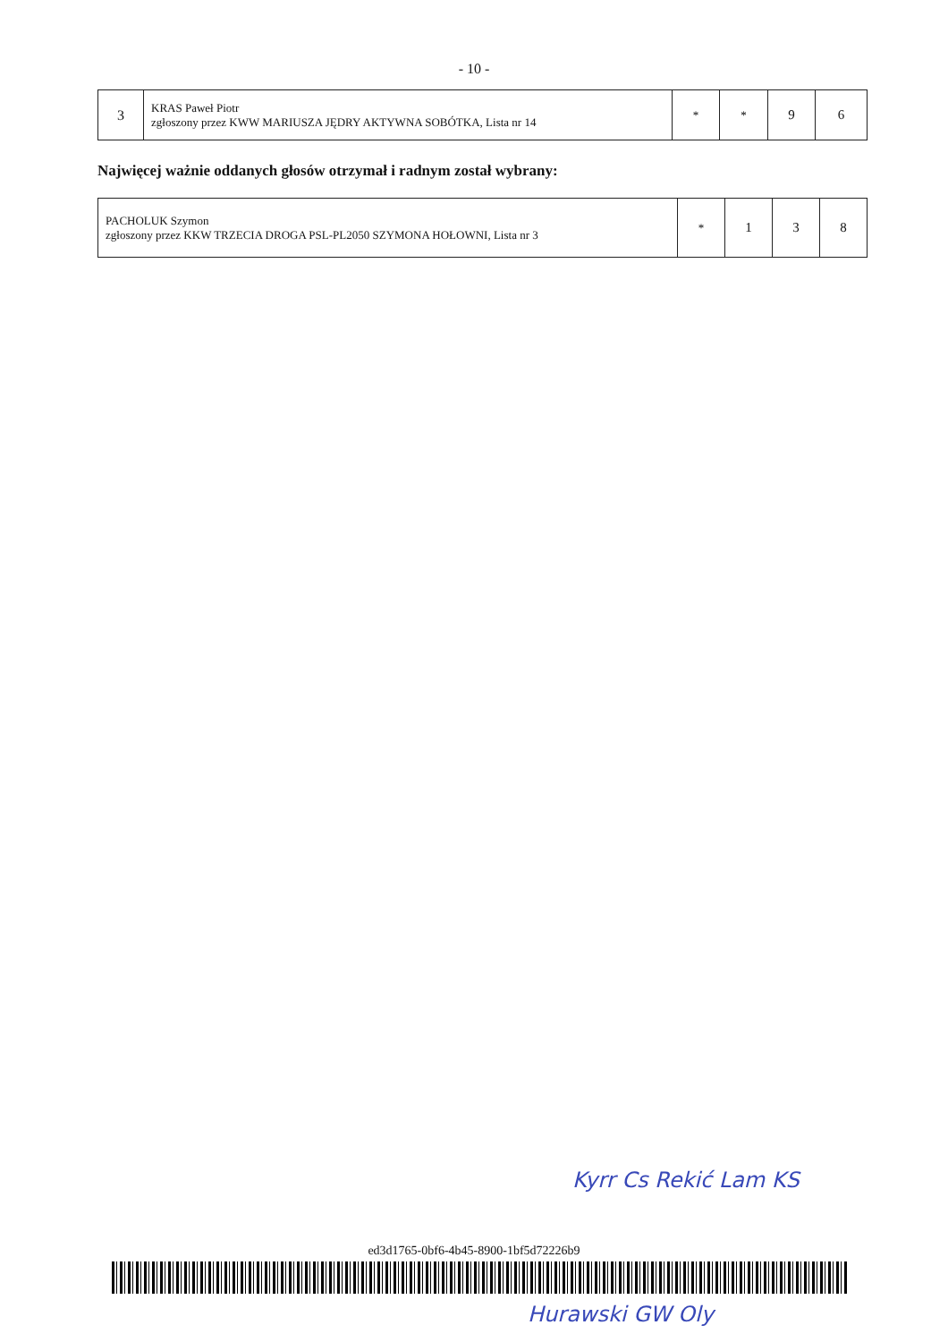- 10 -
| 3 | KRAS Paweł Piotr zgłoszony przez KWW MARIUSZA JĘDRY AKTYWNA SOBÓTKA, Lista nr 14 | * | * | 9 | 6 |
Najwięcej ważnie oddanych głosów otrzymał i radnym został wybrany:
| PACHOLUK Szymon zgłoszony przez KKW TRZECIA DROGA PSL-PL2050 SZYMONA HOŁOWNI, Lista nr 3 | * | 1 | 3 | 8 |
Kyrr Cs Rekić Lam KS
ed3d1765-0bf6-4b45-8900-1bf5d72226b9
Hurawski GW Oly